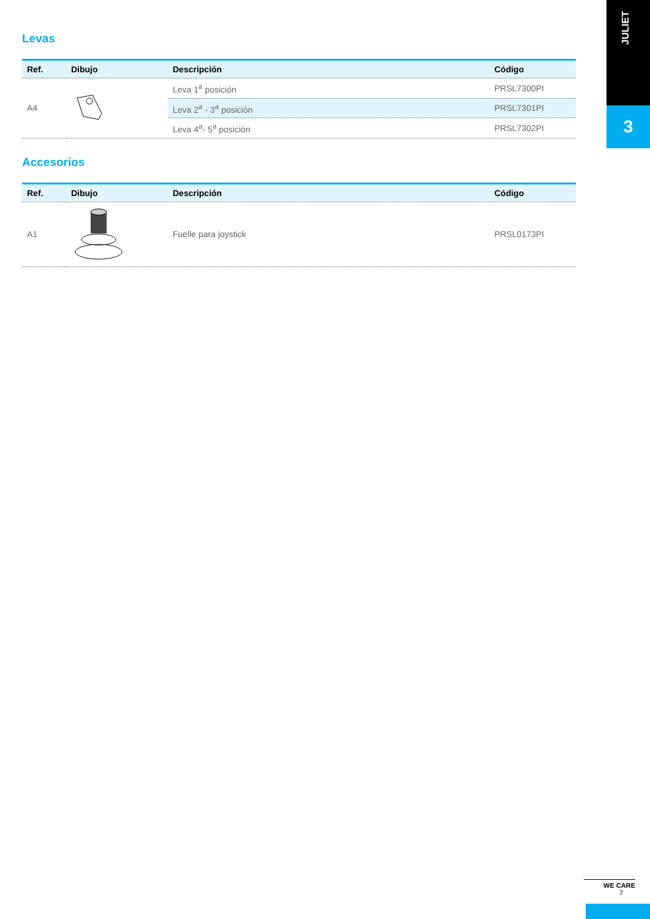Levas
| Ref. | Dibujo | Descripción | Código |
| --- | --- | --- | --- |
| A4 | | Leva 1<sup>a</sup> posición | PRSL7300PI |
| | | Leva 2<sup>a</sup> - 3<sup>a</sup> posición | PRSL7301PI |
| | | Leva 4<sup>a</sup>- 5<sup>a</sup> posición | PRSL7302PI |
Accesorios
| Ref. | Dibujo | Descripción | Código |
| --- | --- | --- | --- |
| A1 | | Fuelle para joystick | PRSL0173PI |
JULIET
3
WE CARE
7